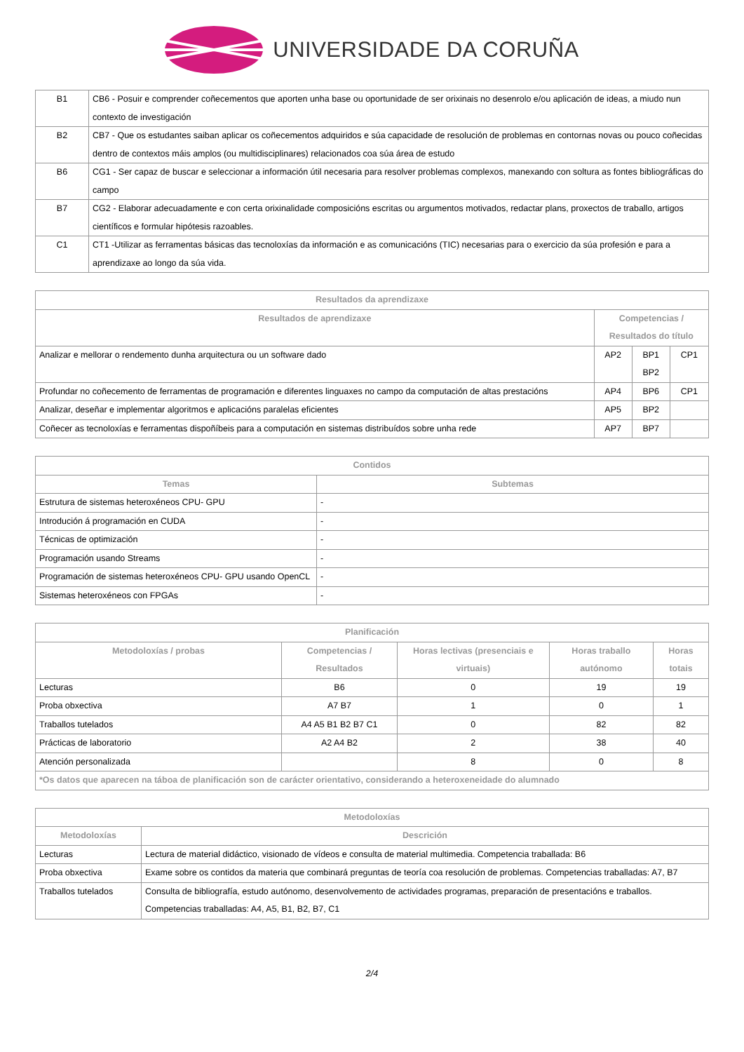UNIVERSIDADE DA CORUÑA
| B1 | CB6 - Posuir e comprender coñecementos que aporten unha base ou oportunidade de ser orixinais no desenrolo e/ou aplicación de ideas, a miudo nun contexto de investigación |
| B2 | CB7 - Que os estudantes saiban aplicar os coñecementos adquiridos e súa capacidade de resolución de problemas en contornas novas ou pouco coñecidas dentro de contextos máis amplos (ou multidisciplinares) relacionados coa súa área de estudo |
| B6 | CG1 - Ser capaz de buscar e seleccionar a información útil necesaria para resolver problemas complexos, manexando con soltura as fontes bibliográficas do campo |
| B7 | CG2 - Elaborar adecuadamente e con certa orixinalidade composicións escritas ou argumentos motivados, redactar plans, proxectos de traballo, artigos científicos e formular hipótesis razoables. |
| C1 | CT1 -Utilizar as ferramentas básicas das tecnoloxías da información e as comunicacións (TIC) necesarias para o exercicio da súa profesión e para a aprendizaxe ao longo da súa vida. |
| Resultados da aprendizaxe | | | |
| --- | --- | --- | --- |
| Resultados de aprendizaxe | Competencias / Resultados do título | | |
| Analizar e mellorar o rendemento dunha arquitectura ou un software dado | AP2 | BP1 BP2 | CP1 |
| Profundar no coñecemento de ferramentas de programación e diferentes linguaxes no campo da computación de altas prestacións | AP4 | BP6 | CP1 |
| Analizar, deseñar e implementar algoritmos e aplicacións paralelas eficientes | AP5 | BP2 | |
| Coñecer as tecnoloxías e ferramentas dispoñíbeis para a computación en sistemas distribuídos sobre unha rede | AP7 | BP7 | |
| Contidos | |
| --- | --- |
| Temas | Subtemas |
| Estrutura de sistemas heteroxéneos CPU- GPU | - |
| Introdución á programación en CUDA | - |
| Técnicas de optimización | - |
| Programación usando Streams | - |
| Programación de sistemas heteroxéneos CPU- GPU usando OpenCL | - |
| Sistemas heteroxéneos con FPGAs | - |
| Planificación | | | | |
| --- | --- | --- | --- | --- |
| Metodoloxías / probas | Competencias / Resultados | Horas lectivas (presenciais e virtuais) | Horas traballo autónomo | Horas totais |
| Lecturas | B6 | 0 | 19 | 19 |
| Proba obxectiva | A7 B7 | 1 | 0 | 1 |
| Traballos tutelados | A4 A5 B1 B2 B7 C1 | 0 | 82 | 82 |
| Prácticas de laboratorio | A2 A4 B2 | 2 | 38 | 40 |
| Atención personalizada | | 8 | 0 | 8 |
| *Os datos que aparecen na táboa de planificación son de carácter orientativo, considerando a heteroxeneidade do alumnado | | | | |
| Metodoloxías | |
| --- | --- |
| Metodoloxías | Descrición |
| Lecturas | Lectura de material didáctico, visionado de vídeos e consulta de material multimedia. Competencia traballada: B6 |
| Proba obxectiva | Exame sobre os contidos da materia que combinará preguntas de teoría coa resolución de problemas. Competencias traballadas: A7, B7 |
| Traballos tutelados | Consulta de bibliografía, estudo autónomo, desenvolvemento de actividades programas, preparación de presentacións e traballos. Competencias traballadas: A4, A5, B1, B2, B7, C1 |
2/4